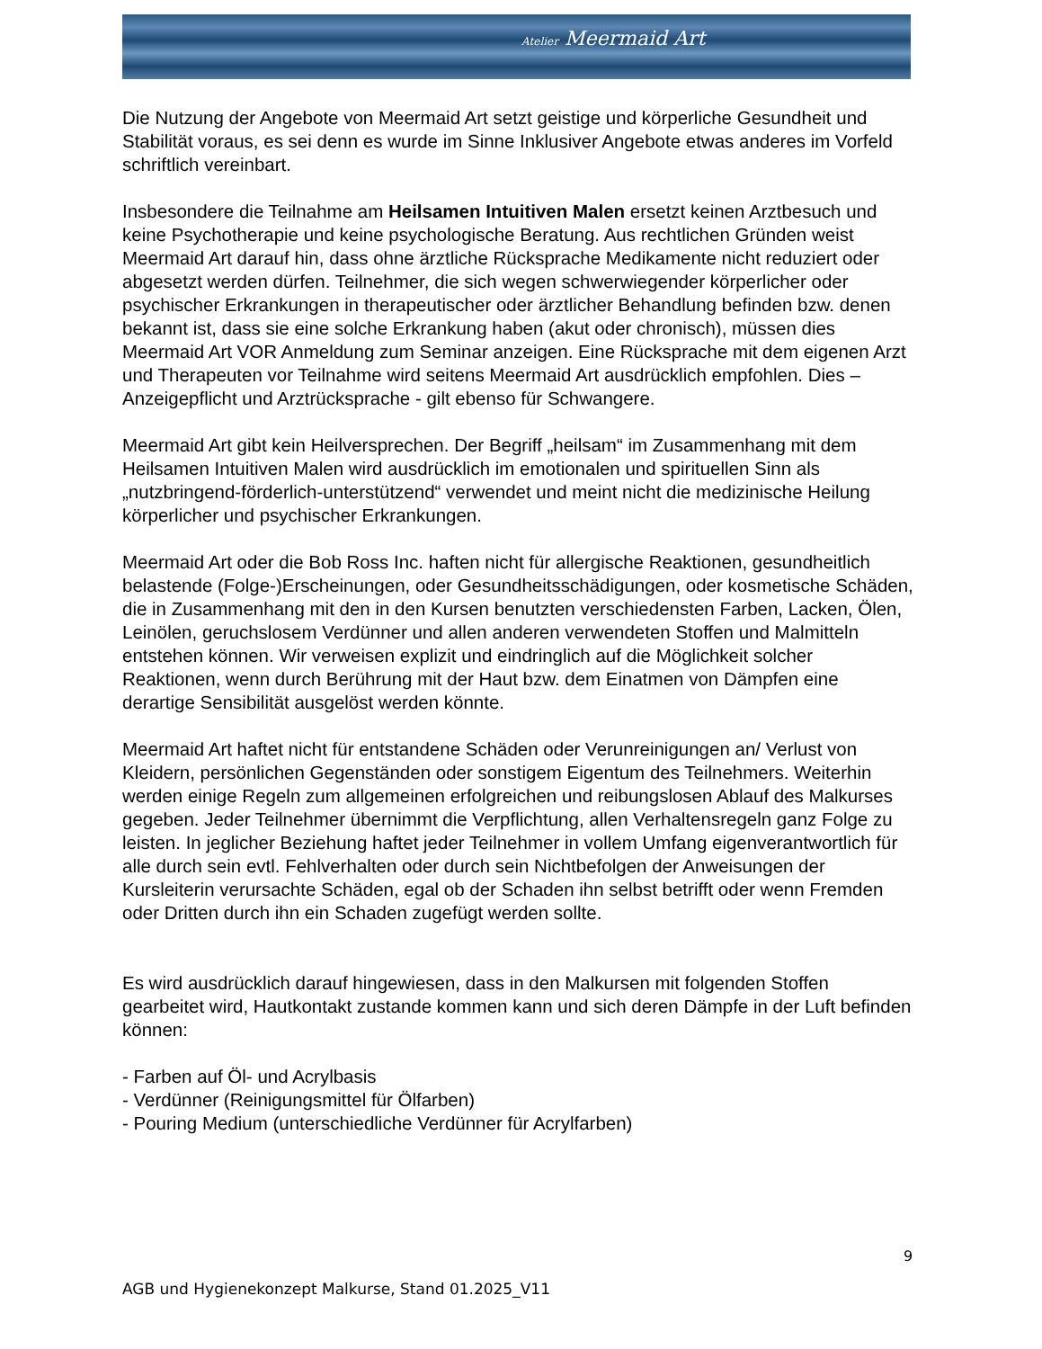Atelier Meermaid Art
Die Nutzung der Angebote von Meermaid Art setzt geistige und körperliche Gesundheit und Stabilität voraus, es sei denn es wurde im Sinne Inklusiver Angebote etwas anderes im Vorfeld schriftlich vereinbart.
Insbesondere die Teilnahme am Heilsamen Intuitiven Malen ersetzt keinen Arztbesuch und keine Psychotherapie und keine psychologische Beratung. Aus rechtlichen Gründen weist Meermaid Art darauf hin, dass ohne ärztliche Rücksprache Medikamente nicht reduziert oder abgesetzt werden dürfen. Teilnehmer, die sich wegen schwerwiegender körperlicher oder psychischer Erkrankungen in therapeutischer oder ärztlicher Behandlung befinden bzw. denen bekannt ist, dass sie eine solche Erkrankung haben (akut oder chronisch), müssen dies Meermaid Art VOR Anmeldung zum Seminar anzeigen. Eine Rücksprache mit dem eigenen Arzt und Therapeuten vor Teilnahme wird seitens Meermaid Art ausdrücklich empfohlen. Dies – Anzeigepflicht und Arztrücksprache - gilt ebenso für Schwangere.
Meermaid Art gibt kein Heilversprechen. Der Begriff „heilsam“ im Zusammenhang mit dem Heilsamen Intuitiven Malen wird ausdrücklich im emotionalen und spirituellen Sinn als „nutzbringend-förderlich-unterstützend“ verwendet und meint nicht die medizinische Heilung körperlicher und psychischer Erkrankungen.
Meermaid Art oder die Bob Ross Inc. haften nicht für allergische Reaktionen, gesundheitlich belastende (Folge-)Erscheinungen, oder Gesundheitsschädigungen, oder kosmetische Schäden, die in Zusammenhang mit den in den Kursen benutzten verschiedensten Farben, Lacken, Ölen, Leinölen, geruchslosem Verdünner und allen anderen verwendeten Stoffen und Malmitteln entstehen können. Wir verweisen explizit und eindringlich auf die Möglichkeit solcher Reaktionen, wenn durch Berührung mit der Haut bzw. dem Einatmen von Dämpfen eine derartige Sensibilität ausgelöst werden könnte.
Meermaid Art haftet nicht für entstandene Schäden oder Verunreinigungen an/ Verlust von Kleidern, persönlichen Gegenständen oder sonstigem Eigentum des Teilnehmers. Weiterhin werden einige Regeln zum allgemeinen erfolgreichen und reibungslosen Ablauf des Malkurses gegeben. Jeder Teilnehmer übernimmt die Verpflichtung, allen Verhaltensregeln ganz Folge zu leisten. In jeglicher Beziehung haftet jeder Teilnehmer in vollem Umfang eigenverantwortlich für alle durch sein evtl. Fehlverhalten oder durch sein Nichtbefolgen der Anweisungen der Kursleiterin verursachte Schäden, egal ob der Schaden ihn selbst betrifft oder wenn Fremden oder Dritten durch ihn ein Schaden zugefügt werden sollte.
Es wird ausdrücklich darauf hingewiesen, dass in den Malkursen mit folgenden Stoffen gearbeitet wird, Hautkontakt zustande kommen kann und sich deren Dämpfe in der Luft befinden können:
- Farben auf Öl- und Acrylbasis
- Verdünner (Reinigungsmittel für Ölfarben)
- Pouring Medium (unterschiedliche Verdünner für Acrylfarben)
9
AGB und Hygienekonzept Malkurse, Stand 01.2025_V11